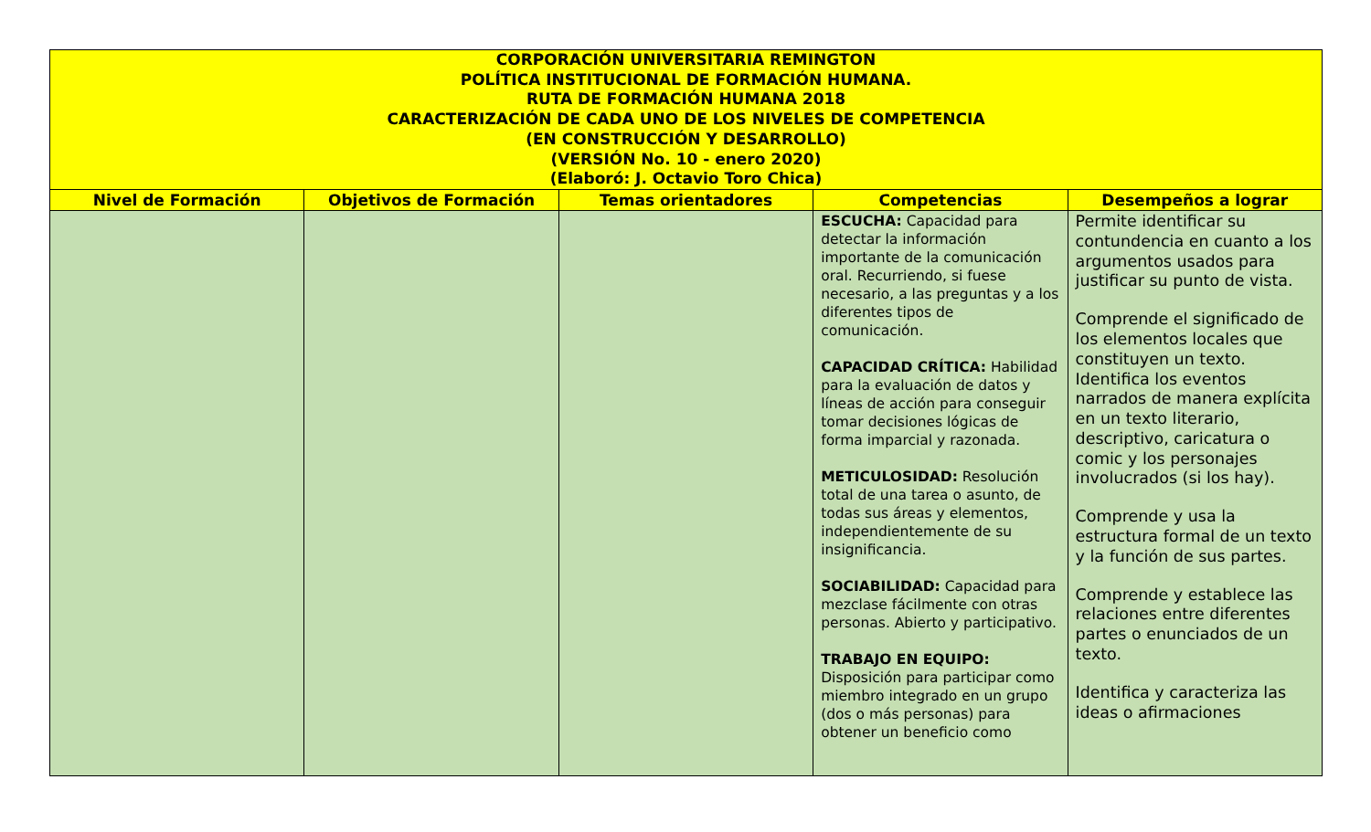| CORPORACIÓN UNIVERSITARIA REMINGTON POLÍTICA INSTITUCIONAL DE FORMACIÓN HUMANA. RUTA DE FORMACIÓN HUMANA 2018 CARACTERIZACIÓN DE CADA UNO DE LOS NIVELES DE COMPETENCIA (EN CONSTRUCCIÓN Y DESARROLLO) (VERSIÓN No. 10 - enero 2020) (Elaboró: J. Octavio Toro Chica) | | | | |
| Nivel de Formación | Objetivos de Formación | Temas orientadores | Competencias | Desempeños a lograr |
| | | | ESCUCHA: Capacidad para detectar la información importante de la comunicación oral. Recurriendo, si fuese necesario, a las preguntas y a los diferentes tipos de comunicación. CAPACIDAD CRÍTICA: Habilidad para la evaluación de datos y líneas de acción para conseguir tomar decisiones lógicas de forma imparcial y razonada. METICULOSIDAD: Resolución total de una tarea o asunto, de todas sus áreas y elementos, independientemente de su insignificancia. SOCIABILIDAD: Capacidad para mezclase fácilmente con otras personas. Abierto y participativo. TRABAJO EN EQUIPO: Disposición para participar como miembro integrado en un grupo (dos o más personas) para obtener un beneficio como | Permite identificar su contundencia en cuanto a los argumentos usados para justificar su punto de vista. Comprende el significado de los elementos locales que constituyen un texto. Identifica los eventos narrados de manera explícita en un texto literario, descriptivo, caricatura o comic y los personajes involucrados (si los hay). Comprende y usa la estructura formal de un texto y la función de sus partes. Comprende y establece las relaciones entre diferentes partes o enunciados de un texto. Identifica y caracteriza las ideas o afirmaciones |